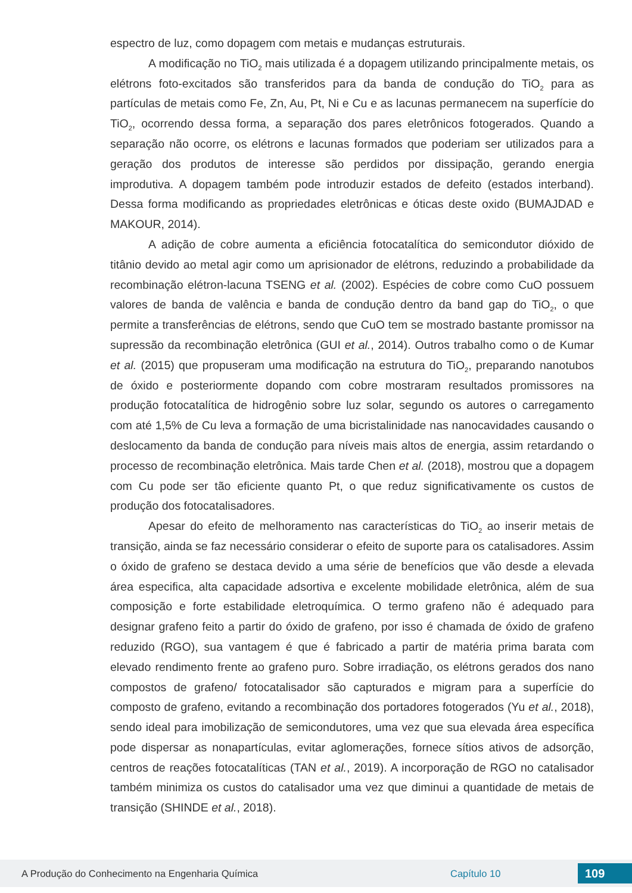espectro de luz, como dopagem com metais e mudanças estruturais.
A modificação no TiO<sub>2</sub> mais utilizada é a dopagem utilizando principalmente metais, os elétrons foto-excitados são transferidos para da banda de condução do TiO<sub>2</sub> para as partículas de metais como Fe, Zn, Au, Pt, Ni e Cu e as lacunas permanecem na superfície do TiO<sub>2</sub>, ocorrendo dessa forma, a separação dos pares eletrônicos fotogerados. Quando a separação não ocorre, os elétrons e lacunas formados que poderiam ser utilizados para a geração dos produtos de interesse são perdidos por dissipação, gerando energia improdutiva. A dopagem também pode introduzir estados de defeito (estados interband). Dessa forma modificando as propriedades eletrônicas e óticas deste oxido (BUMAJDAD e MAKOUR, 2014).
A adição de cobre aumenta a eficiência fotocatalítica do semicondutor dióxido de titânio devido ao metal agir como um aprisionador de elétrons, reduzindo a probabilidade da recombinação elétron-lacuna TSENG et al. (2002). Espécies de cobre como CuO possuem valores de banda de valência e banda de condução dentro da band gap do TiO<sub>2</sub>, o que permite a transferências de elétrons, sendo que CuO tem se mostrado bastante promissor na supressão da recombinação eletrônica (GUI et al., 2014). Outros trabalho como o de Kumar et al. (2015) que propuseram uma modificação na estrutura do TiO<sub>2</sub>, preparando nanotubos de óxido e posteriormente dopando com cobre mostraram resultados promissores na produção fotocatalítica de hidrogênio sobre luz solar, segundo os autores o carregamento com até 1,5% de Cu leva a formação de uma bicristalinidade nas nanocavidades causando o deslocamento da banda de condução para níveis mais altos de energia, assim retardando o processo de recombinação eletrônica. Mais tarde Chen et al. (2018), mostrou que a dopagem com Cu pode ser tão eficiente quanto Pt, o que reduz significativamente os custos de produção dos fotocatalisadores.
Apesar do efeito de melhoramento nas características do TiO<sub>2</sub> ao inserir metais de transição, ainda se faz necessário considerar o efeito de suporte para os catalisadores. Assim o óxido de grafeno se destaca devido a uma série de benefícios que vão desde a elevada área especifica, alta capacidade adsortiva e excelente mobilidade eletrônica, além de sua composição e forte estabilidade eletroquímica. O termo grafeno não é adequado para designar grafeno feito a partir do óxido de grafeno, por isso é chamada de óxido de grafeno reduzido (RGO), sua vantagem é que é fabricado a partir de matéria prima barata com elevado rendimento frente ao grafeno puro. Sobre irradiação, os elétrons gerados dos nano compostos de grafeno/ fotocatalisador são capturados e migram para a superfície do composto de grafeno, evitando a recombinação dos portadores fotogerados (Yu et al., 2018), sendo ideal para imobilização de semicondutores, uma vez que sua elevada área específica pode dispersar as nonapartículas, evitar aglomerações, fornece sítios ativos de adsorção, centros de reações fotocatalíticas (TAN et al., 2019). A incorporação de RGO no catalisador também minimiza os custos do catalisador uma vez que diminui a quantidade de metais de transição (SHINDE et al., 2018).
A Produção do Conhecimento na Engenharia Química Capítulo 10
109